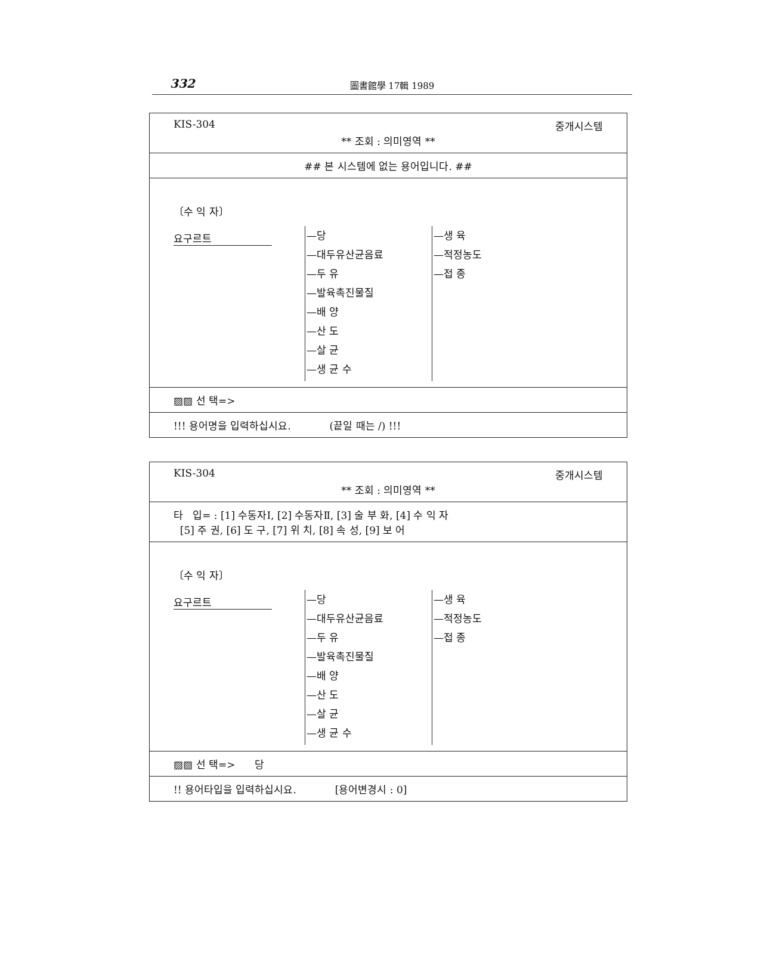332
圖書館學 17輯 1989
KIS-304 중개시스템
** 조회 : 의미영역 **
## 본 시스템에 없는 용어입니다. ##
〔수 익 자〕
요구르트
—당
—대두유산균음료
—두 유
—발육촉진물질
—배 양
—산 도
—살 균
—생 균 수
—생 육
—적정농도
—접 종
▨▨ 선 택=>
!!! 용어명을 입력하십시요. (끝일 때는 /) !!!
KIS-304 중개시스템
** 조회 : 의미영역 **
타 입= : [1] 수동자Ⅰ, [2] 수동자Ⅱ, [3] 술 부 화, [4] 수 익 자
[5] 주 권, [6] 도 구, [7] 위 치, [8] 속 성, [9] 보 어
〔수 익 자〕
요구르트
—당
—대두유산균음료
—두 유
—발육촉진물질
—배 양
—산 도
—살 균
—생 균 수
—생 육
—적정농도
—접 종
▨▨ 선 택=> 당
!! 용어타입을 입력하십시요. [용어변경시 : 0]